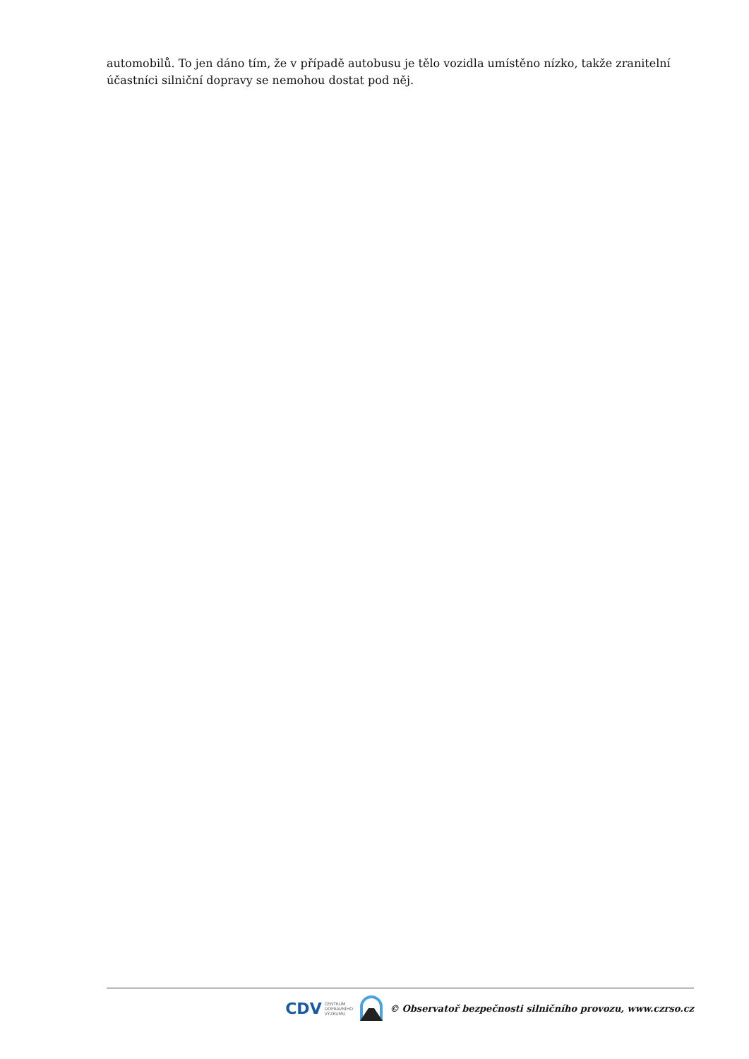automobilů. To jen dáno tím, že v případě autobusu je tělo vozidla umístěno nízko, takže zranitelní účastníci silniční dopravy se nemohou dostat pod něj.
CDV CENTRUM
DOPRAVNÍHO
VÝZKUMU
© Observatoř bezpečnosti silničního provozu, www.czrso.cz